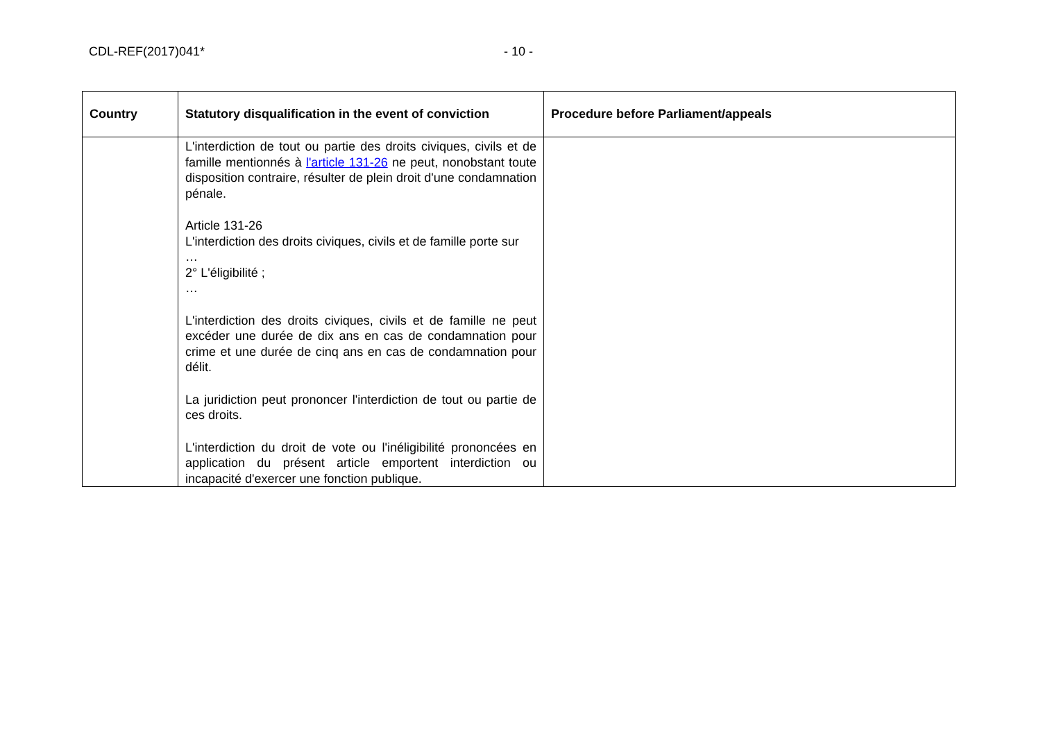CDL-REF(2017)041* - 10 -
| Country | Statutory disqualification in the event of conviction | Procedure before Parliament/appeals |
| --- | --- | --- |
| | L'interdiction de tout ou partie des droits civiques, civils et de famille mentionnés à l'article 131-26 ne peut, nonobstant toute disposition contraire, résulter de plein droit d'une condamnation pénale. Article 131-26 L'interdiction des droits civiques, civils et de famille porte sur … 2° L'éligibilité ; … L'interdiction des droits civiques, civils et de famille ne peut excéder une durée de dix ans en cas de condamnation pour crime et une durée de cinq ans en cas de condamnation pour délit. La juridiction peut prononcer l'interdiction de tout ou partie de ces droits. L'interdiction du droit de vote ou l'inéligibilité prononcées en application du présent article emportent interdiction ou incapacité d'exercer une fonction publique. | |